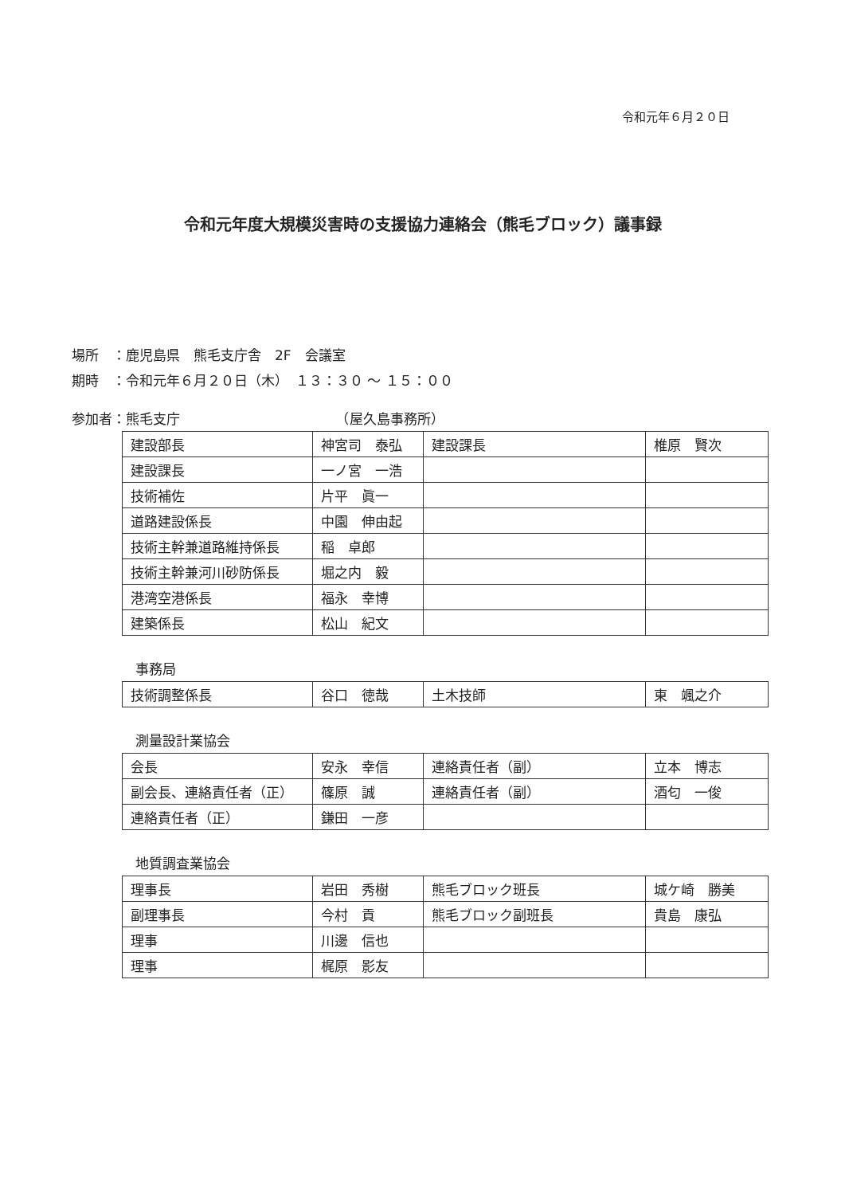令和元年６月２０日
令和元年度大規模災害時の支援協力連絡会（熊毛ブロック）議事録
場所　：鹿児島県　熊毛支庁舎　2F　会議室
期時　：令和元年６月２０日（木）　１３：３０ ～ １５：００
参加者：熊毛支庁　　　　　　　　　　　　（屋久島事務所）
| 建設部長 | 神宮司 泰弘 | 建設課長 | 椎原 賢次 |
| 建設課長 | 一ノ宮 一浩 | | |
| 技術補佐 | 片平 眞一 | | |
| 道路建設係長 | 中園 伸由起 | | |
| 技術主幹兼道路維持係長 | 稲 卓郎 | | |
| 技術主幹兼河川砂防係長 | 堀之内 毅 | | |
| 港湾空港係長 | 福永 幸博 | | |
| 建築係長 | 松山 紀文 | | |
事務局
| 技術調整係長 | 谷口 徳哉 | 土木技師 | 東 颯之介 |
測量設計業協会
| 会長 | 安永 幸信 | 連絡責任者（副） | 立本 博志 |
| 副会長、連絡責任者（正） | 篠原 誠 | 連絡責任者（副） | 酒匂 一俊 |
| 連絡責任者（正） | 鎌田 一彦 | | |
地質調査業協会
| 理事長 | 岩田 秀樹 | 熊毛ブロック班長 | 城ケ崎 勝美 |
| 副理事長 | 今村 貢 | 熊毛ブロック副班長 | 貴島 康弘 |
| 理事 | 川邊 信也 | | |
| 理事 | 梶原 影友 | | |